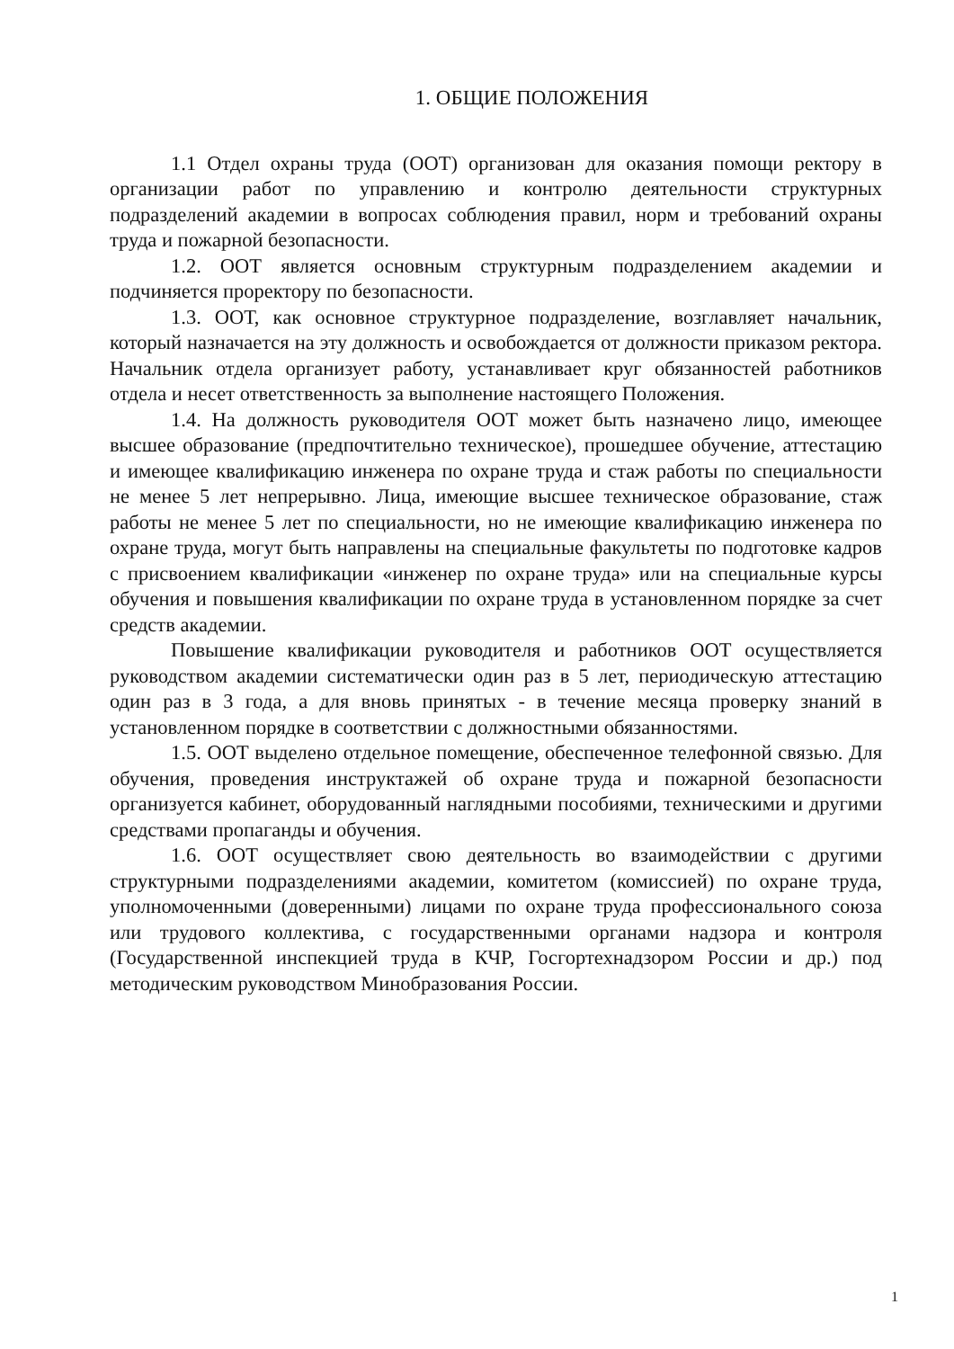1. ОБЩИЕ ПОЛОЖЕНИЯ
1.1 Отдел охраны труда (ООТ) организован для оказания помощи ректору в организации работ по управлению и контролю деятельности структурных подразделений академии в вопросах соблюдения правил, норм и требований охраны труда и пожарной безопасности.
1.2. ООТ является основным структурным подразделением академии и подчиняется проректору по безопасности.
1.3. ООТ, как основное структурное подразделение, возглавляет начальник, который назначается на эту должность и освобождается от должности приказом ректора. Начальник отдела организует работу, устанавливает круг обязанностей работников отдела и несет ответственность за выполнение настоящего Положения.
1.4. На должность руководителя ООТ может быть назначено лицо, имеющее высшее образование (предпочтительно техническое), прошедшее обучение, аттестацию и имеющее квалификацию инженера по охране труда и стаж работы по специальности не менее 5 лет непрерывно. Лица, имеющие высшее техническое образование, стаж работы не менее 5 лет по специальности, но не имеющие квалификацию инженера по охране труда, могут быть направлены на специальные факультеты по подготовке кадров с присвоением квалификации «инженер по охране труда» или на специальные курсы обучения и повышения квалификации по охране труда в установленном порядке за счет средств академии.
Повышение квалификации руководителя и работников ООТ осуществляется руководством академии систематически один раз в 5 лет, периодическую аттестацию один раз в 3 года, а для вновь принятых - в течение месяца проверку знаний в установленном порядке в соответствии с должностными обязанностями.
1.5. ООТ выделено отдельное помещение, обеспеченное телефонной связью. Для обучения, проведения инструктажей об охране труда и пожарной безопасности организуется кабинет, оборудованный наглядными пособиями, техническими и другими средствами пропаганды и обучения.
1.6. ООТ осуществляет свою деятельность во взаимодействии с другими структурными подразделениями академии, комитетом (комиссией) по охране труда, уполномоченными (доверенными) лицами по охране труда профессионального союза или трудового коллектива, с государственными органами надзора и контроля (Государственной инспекцией труда в КЧР, Госгортехнадзором России и др.) под методическим руководством Минобразования России.
1